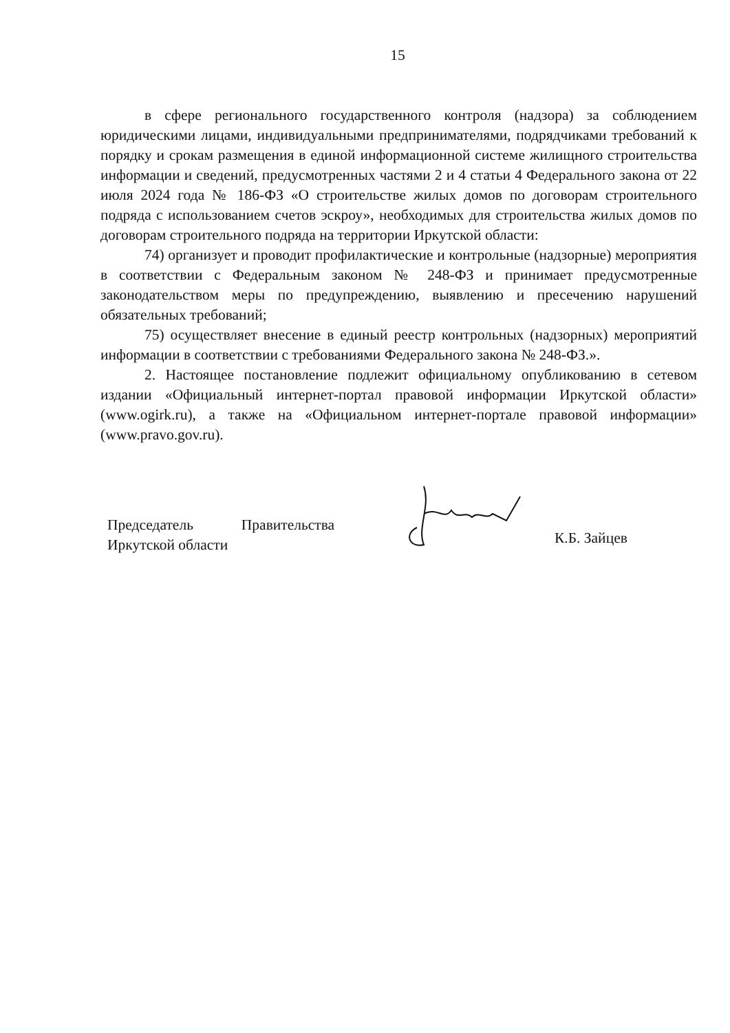15
в сфере регионального государственного контроля (надзора) за соблюдением юридическими лицами, индивидуальными предпринимателями, подрядчиками требований к порядку и срокам размещения в единой информационной системе жилищного строительства информации и сведений, предусмотренных частями 2 и 4 статьи 4 Федерального закона от 22 июля 2024 года № 186-ФЗ «О строительстве жилых домов по договорам строительного подряда с использованием счетов эскроу», необходимых для строительства жилых домов по договорам строительного подряда на территории Иркутской области:
74) организует и проводит профилактические и контрольные (надзорные) мероприятия в соответствии с Федеральным законом № 248-ФЗ и принимает предусмотренные законодательством меры по предупреждению, выявлению и пресечению нарушений обязательных требований;
75) осуществляет внесение в единый реестр контрольных (надзорных) мероприятий информации в соответствии с требованиями Федерального закона № 248-ФЗ.».
2. Настоящее постановление подлежит официальному опубликованию в сетевом издании «Официальный интернет-портал правовой информации Иркутской области» (www.ogirk.ru), а также на «Официальном интернет-портале правовой информации» (www.pravo.gov.ru).
Председатель Правительства
Иркутской области
К.Б. Зайцев